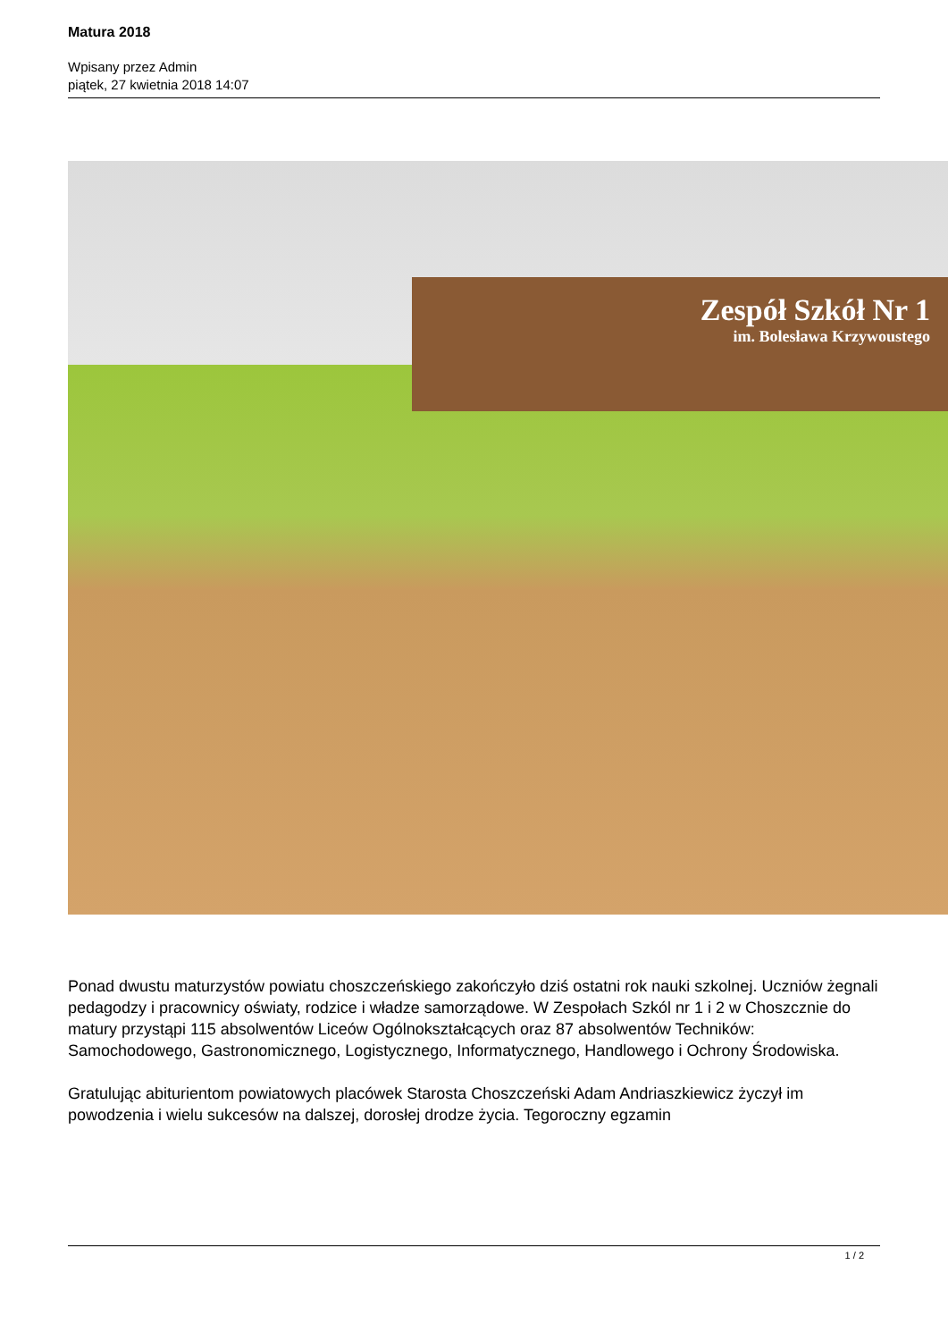Matura 2018
Wpisany przez Admin
piątek, 27 kwietnia 2018 14:07
Zespół Szkół Nr 1
im. Bolesława Krzywoustego
Ponad dwustu maturzystów powiatu choszczeńskiego zakończyło dziś ostatni rok nauki szkolnej. Uczniów żegnali pedagodzy i pracownicy oświaty, rodzice i władze samorządowe. W Zespołach Szkól nr 1 i 2 w Choszcznie do matury przystąpi 115 absolwentów Liceów Ogólnokształcących oraz 87 absolwentów Techników: Samochodowego, Gastronomicznego, Logistycznego, Informatycznego, Handlowego i Ochrony Środowiska.
Gratulując abiturientom powiatowych placówek Starosta Choszczeński Adam Andriaszkiewicz życzył im powodzenia i wielu sukcesów na dalszej, dorosłej drodze życia. Tegoroczny egzamin
1 / 2